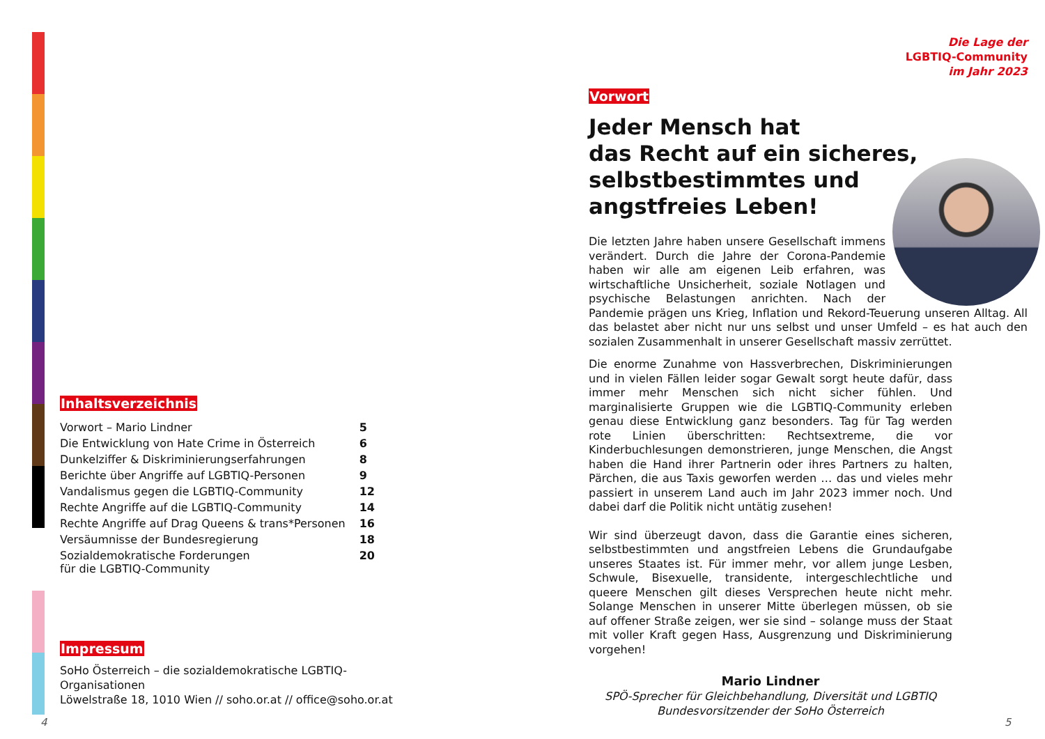Inhaltsverzeichnis
| Vorwort – Mario Lindner | 5 |
| Die Entwicklung von Hate Crime in Österreich | 6 |
| Dunkelziffer & Diskriminierungserfahrungen | 8 |
| Berichte über Angriffe auf LGBTIQ-Personen | 9 |
| Vandalismus gegen die LGBTIQ-Community | 12 |
| Rechte Angriffe auf die LGBTIQ-Community | 14 |
| Rechte Angriffe auf Drag Queens & trans*Personen | 16 |
| Versäumnisse der Bundesregierung | 18 |
| Sozialdemokratische Forderungen für die LGBTIQ-Community | 20 |
Impressum
SoHo Österreich – die sozialdemokratische LGBTIQ-Organisationen
Löwelstraße 18, 1010 Wien // soho.or.at // office@soho.or.at
4 5
Die Lage der
LGBTIQ-Community
im Jahr 2023
Vorwort
Jeder Mensch hat
das Recht auf ein sicheres,
selbstbestimmtes und
angstfreies Leben!
Die letzten Jahre haben unsere Gesellschaft immens verändert. Durch die Jahre der Corona-Pandemie haben wir alle am eigenen Leib erfahren, was wirtschaftliche Unsicherheit, soziale Notlagen und psychische Belastungen anrichten. Nach der Pandemie prägen uns Krieg, Inflation und Rekord-Teuerung unseren Alltag. All das belastet aber nicht nur uns selbst und unser Umfeld – es hat auch den sozialen Zusammenhalt in unserer Gesellschaft massiv zerrüttet.
Die enorme Zunahme von Hassverbrechen, Diskriminierungen und in vielen Fällen leider sogar Gewalt sorgt heute dafür, dass immer mehr Menschen sich nicht sicher fühlen. Und marginalisierte Gruppen wie die LGBTIQ-Community erleben genau diese Entwicklung ganz besonders. Tag für Tag werden rote Linien überschritten: Rechtsextreme, die vor Kinderbuchlesungen demonstrieren, junge Menschen, die Angst haben die Hand ihrer Partnerin oder ihres Partners zu halten, Pärchen, die aus Taxis geworfen werden … das und vieles mehr passiert in unserem Land auch im Jahr 2023 immer noch. Und dabei darf die Politik nicht untätig zusehen!
Wir sind überzeugt davon, dass die Garantie eines sicheren, selbstbestimmten und angstfreien Lebens die Grundaufgabe unseres Staates ist. Für immer mehr, vor allem junge Lesben, Schwule, Bisexuelle, transidente, intergeschlechtliche und queere Menschen gilt dieses Versprechen heute nicht mehr. Solange Menschen in unserer Mitte überlegen müssen, ob sie auf offener Straße zeigen, wer sie sind – solange muss der Staat mit voller Kraft gegen Hass, Ausgrenzung und Diskriminierung vorgehen!
Mario Lindner
SPÖ-Sprecher für Gleichbehandlung, Diversität und LGBTIQ
Bundesvorsitzender der SoHo Österreich